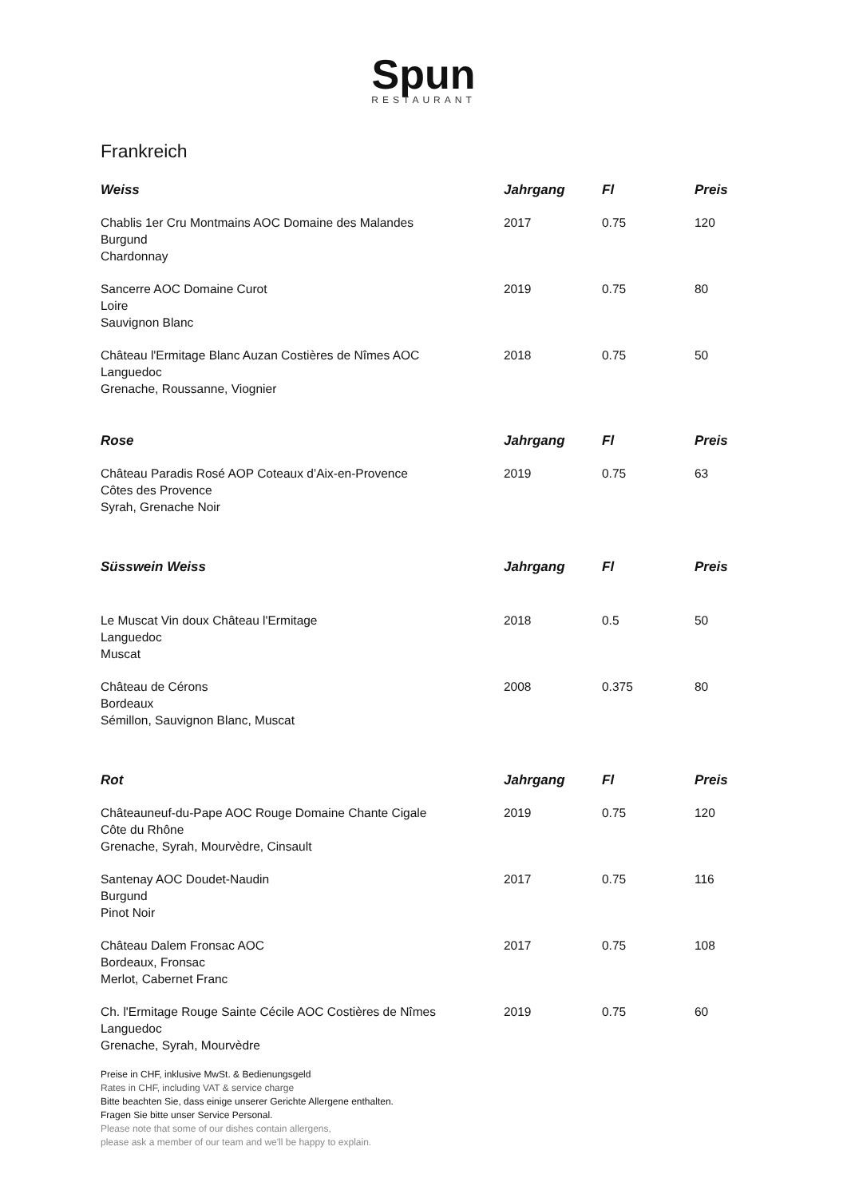Spun
RESTAURANT
Frankreich
| Weiss | Jahrgang | Fl | Preis |
| --- | --- | --- | --- |
| Chablis 1er Cru Montmains AOC Domaine des Malandes Burgund Chardonnay | 2017 | 0.75 | 120 |
| Sancerre AOC Domaine Curot Loire Sauvignon Blanc | 2019 | 0.75 | 80 |
| Château l'Ermitage Blanc Auzan Costières de Nîmes AOC Languedoc Grenache, Roussanne, Viognier | 2018 | 0.75 | 50 |
| Rose | Jahrgang | Fl | Preis |
| Château Paradis Rosé AOP Coteaux d’Aix-en-Provence Côtes des Provence Syrah, Grenache Noir | 2019 | 0.75 | 63 |
| Süsswein Weiss | Jahrgang | Fl | Preis |
| Le Muscat Vin doux Château l'Ermitage Languedoc Muscat | 2018 | 0.5 | 50 |
| Château de Cérons Bordeaux Sémillon, Sauvignon Blanc, Muscat | 2008 | 0.375 | 80 |
| Rot | Jahrgang | Fl | Preis |
| Châteauneuf-du-Pape AOC Rouge Domaine Chante Cigale Côte du Rhône Grenache, Syrah, Mourvèdre, Cinsault | 2019 | 0.75 | 120 |
| Santenay AOC Doudet-Naudin Burgund Pinot Noir | 2017 | 0.75 | 116 |
| Château Dalem Fronsac AOC Bordeaux, Fronsac Merlot, Cabernet Franc | 2017 | 0.75 | 108 |
| Ch. l'Ermitage Rouge Sainte Cécile AOC Costières de Nîmes Languedoc Grenache, Syrah, Mourvèdre | 2019 | 0.75 | 60 |
Preise in CHF, inklusive MwSt. & Bedienungsgeld
Rates in CHF, including VAT & service charge
Bitte beachten Sie, dass einige unserer Gerichte Allergene enthalten.
Fragen Sie bitte unser Service Personal.
Please note that some of our dishes contain allergens,
please ask a member of our team and we'll be happy to explain.